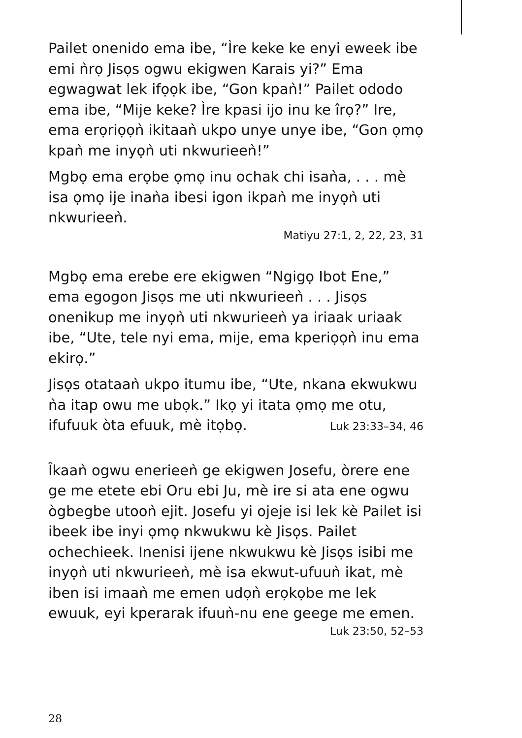Pailet onenido ema ibe, “Ìre keke ke enyi eweek ibe emi ǹrọ Jisọs ogwu ekigwen Karais yi?” Ema egwagwat lek ifọọk ibe, “Gon kpaǹ!” Pailet ododo ema ibe, “Mije keke? Ìre kpasi ijo inu ke îrọ?” Ire, ema erọriọọǹ ikitaaǹ ukpo unye unye ibe, “Gon ọmọ kpaǹ me inyọǹ uti nkwurieeǹ!”
Mgbọ ema erọbe ọmọ inu ochak chi isaǹa, . . . mè isa ọmọ ije inaǹa ibesi igon ikpaǹ me inyọǹ uti nkwurieeǹ.
Matiyu 27:1, 2, 22, 23, 31
Mgbọ ema erebe ere ekigwen “Ngigọ Ibot Ene,” ema egogon Jisọs me uti nkwurieeǹ . . . Jisọs onenikup me inyọǹ uti nkwurieeǹ ya iriaak uriaak ibe, “Ute, tele nyi ema, mije, ema kperiọọǹ inu ema ekirọ.”
Jisọs otataaǹ ukpo itumu ibe, “Ute, nkana ekwukwu ǹa itap owu me ubọk.” Ikọ yi itata ọmọ me otu,
ifufuuk òta efuuk, mè itọbọ. Luk 23:33–34, 46
Îkaaǹ ogwu enerieeǹ ge ekigwen Josefu, òrere ene ge me etete ebi Oru ebi Ju, mè ire si ata ene ogwu ògbegbe utooǹ ejit. Josefu yi ojeje isi lek kè Pailet isi ibeek ibe inyi ọmọ nkwukwu kè Jisọs. Pailet ochechieek. Inenisi ijene nkwukwu kè Jisọs isibi me inyọǹ uti nkwurieeǹ, mè isa ekwut-ufuuǹ ikat, mè iben isi imaaǹ me emen udọǹ erọkọbe me lek ewuuk, eyi kperarak ifuuǹ-nu ene geege me emen.
Luk 23:50, 52–53
28